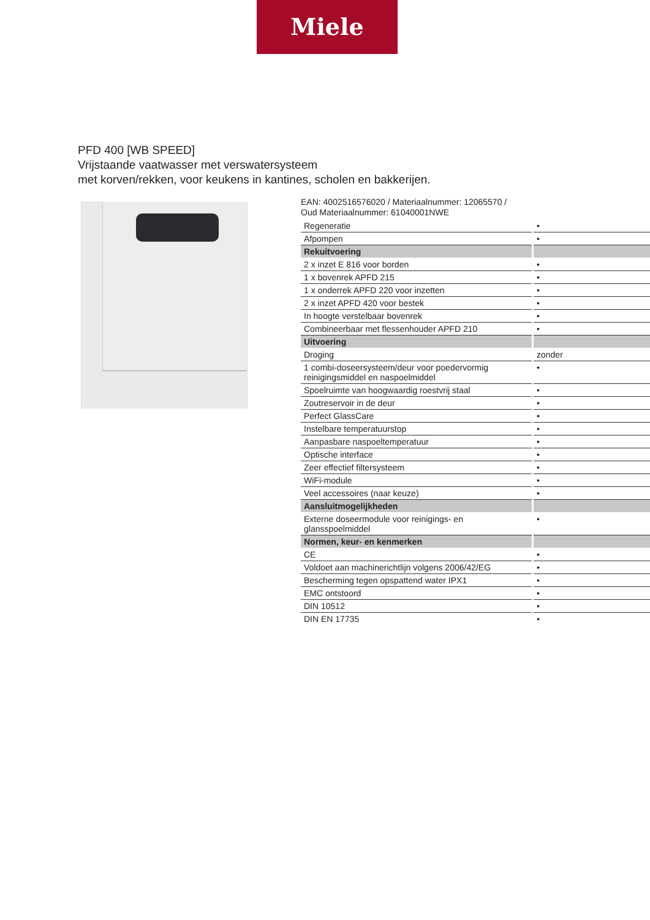Miele
PFD 400 [WB SPEED]
Vrijstaande vaatwasser met verswatersysteem
met korven/rekken, voor keukens in kantines, scholen en bakkerijen.
EAN: 4002516576020 / Materiaalnummer: 12065570 /
Oud Materiaalnummer: 61040001NWE
| Regeneratie | • |
| Afpompen | • |
| Rekuitvoering | |
| 2 x inzet E 816 voor borden | • |
| 1 x bovenrek APFD 215 | • |
| 1 x onderrek APFD 220 voor inzetten | • |
| 2 x inzet APFD 420 voor bestek | • |
| In hoogte verstelbaar bovenrek | • |
| Combineerbaar met flessenhouder APFD 210 | • |
| Uitvoering | |
| Droging | zonder |
| 1 combi-doseersysteem/deur voor poedervormig reinigingsmiddel en naspoelmiddel | • |
| Spoelruimte van hoogwaardig roestvrij staal | • |
| Zoutreservoir in de deur | • |
| Perfect GlassCare | • |
| Instelbare temperatuurstop | • |
| Aanpasbare naspoeltemperatuur | • |
| Optische interface | • |
| Zeer effectief filtersysteem | • |
| WiFi-module | • |
| Veel accessoires (naar keuze) | • |
| Aansluitmogelijkheden | |
| Externe doseermodule voor reinigings- en glansspoelmiddel | • |
| Normen, keur- en kenmerken | |
| CE | • |
| Voldoet aan machinerichtlijn volgens 2006/42/EG | • |
| Bescherming tegen opspattend water IPX1 | • |
| EMC ontstoord | • |
| DIN 10512 | • |
| DIN EN 17735 | • |